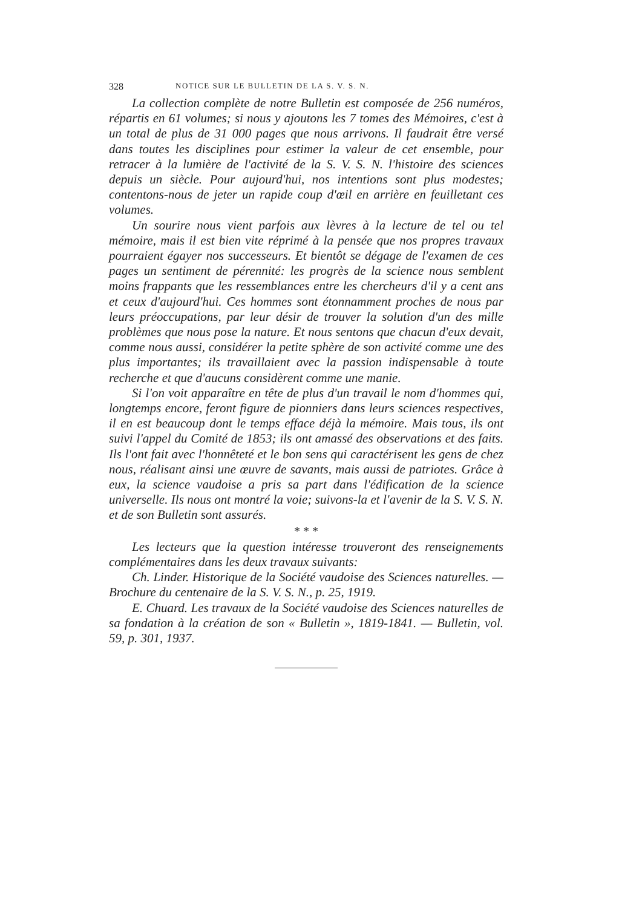328 NOTICE SUR LE BULLETIN DE LA S. V. S. N.
La collection complète de notre Bulletin est composée de 256 numéros, répartis en 61 volumes; si nous y ajoutons les 7 tomes des Mémoires, c'est à un total de plus de 31 000 pages que nous arrivons. Il faudrait être versé dans toutes les disciplines pour estimer la valeur de cet ensemble, pour retracer à la lumière de l'activité de la S. V. S. N. l'histoire des sciences depuis un siècle. Pour aujourd'hui, nos intentions sont plus modestes; contentons-nous de jeter un rapide coup d'œil en arrière en feuilletant ces volumes.
Un sourire nous vient parfois aux lèvres à la lecture de tel ou tel mémoire, mais il est bien vite réprimé à la pensée que nos propres travaux pourraient égayer nos successeurs. Et bientôt se dégage de l'examen de ces pages un sentiment de pérennité: les progrès de la science nous semblent moins frappants que les ressemblances entre les chercheurs d'il y a cent ans et ceux d'aujourd'hui. Ces hommes sont étonnamment proches de nous par leurs préoccupations, par leur désir de trouver la solution d'un des mille problèmes que nous pose la nature. Et nous sentons que chacun d'eux devait, comme nous aussi, considérer la petite sphère de son activité comme une des plus importantes; ils travaillaient avec la passion indispensable à toute recherche et que d'aucuns considèrent comme une manie.
Si l'on voit apparaître en tête de plus d'un travail le nom d'hommes qui, longtemps encore, feront figure de pionniers dans leurs sciences respectives, il en est beaucoup dont le temps efface déjà la mémoire. Mais tous, ils ont suivi l'appel du Comité de 1853; ils ont amassé des observations et des faits. Ils l'ont fait avec l'honnêteté et le bon sens qui caractérisent les gens de chez nous, réalisant ainsi une œuvre de savants, mais aussi de patriotes. Grâce à eux, la science vaudoise a pris sa part dans l'édification de la science universelle. Ils nous ont montré la voie; suivons-la et l'avenir de la S. V. S. N. et de son Bulletin sont assurés.
* * *
Les lecteurs que la question intéresse trouveront des renseignements complémentaires dans les deux travaux suivants:
Ch. Linder. Historique de la Société vaudoise des Sciences naturelles. — Brochure du centenaire de la S. V. S. N., p. 25, 1919.
E. Chuard. Les travaux de la Société vaudoise des Sciences naturelles de sa fondation à la création de son « Bulletin », 1819-1841. — Bulletin, vol. 59, p. 301, 1937.